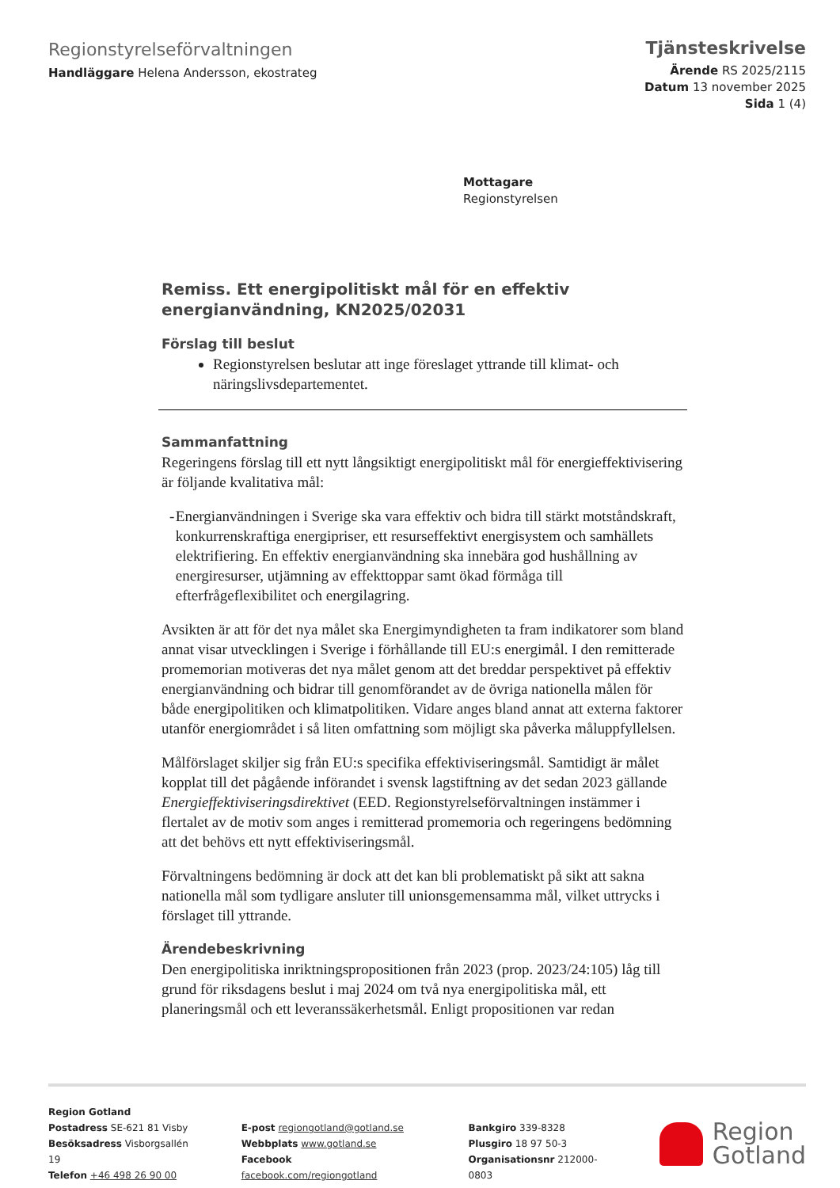Regionstyrelseförvaltningen
Handläggare Helena Andersson, ekostrateg
Tjänsteskrivelse
Ärende RS 2025/2115
Datum 13 november 2025
Sida 1 (4)
Mottagare
Regionstyrelsen
Remiss. Ett energipolitiskt mål för en effektiv energianvändning, KN2025/02031
Förslag till beslut
Regionstyrelsen beslutar att inge föreslaget yttrande till klimat- och näringslivsdepartementet.
Sammanfattning
Regeringens förslag till ett nytt långsiktigt energipolitiskt mål för energieffektivisering är följande kvalitativa mål:
- Energianvändningen i Sverige ska vara effektiv och bidra till stärkt motståndskraft, konkurrenskraftiga energipriser, ett resurseffektivt energisystem och samhällets elektrifiering. En effektiv energianvändning ska innebära god hushållning av energiresurser, utjämning av effekttoppar samt ökad förmåga till efterfrågeflexibilitet och energilagring.
Avsikten är att för det nya målet ska Energimyndigheten ta fram indikatorer som bland annat visar utvecklingen i Sverige i förhållande till EU:s energimål. I den remitterade promemorian motiveras det nya målet genom att det breddar perspektivet på effektiv energianvändning och bidrar till genomförandet av de övriga nationella målen för både energipolitiken och klimatpolitiken. Vidare anges bland annat att externa faktorer utanför energiområdet i så liten omfattning som möjligt ska påverka måluppfyllelsen.
Målförslaget skiljer sig från EU:s specifika effektiviseringsmål. Samtidigt är målet kopplat till det pågående införandet i svensk lagstiftning av det sedan 2023 gällande Energieffektiviseringsdirektivet (EED. Regionstyrelseförvaltningen instämmer i flertalet av de motiv som anges i remitterad promemoria och regeringens bedömning att det behövs ett nytt effektiviseringsmål.
Förvaltningens bedömning är dock att det kan bli problematiskt på sikt att sakna nationella mål som tydligare ansluter till unionsgemensamma mål, vilket uttrycks i förslaget till yttrande.
Ärendebeskrivning
Den energipolitiska inriktningspropositionen från 2023 (prop. 2023/24:105) låg till grund för riksdagens beslut i maj 2024 om två nya energipolitiska mål, ett planeringsmål och ett leveranssäkerhetsmål. Enligt propositionen var redan
Region Gotland
Postadress SE-621 81 Visby
Besöksadress Visborgsallén 19
Telefon +46 498 26 90 00
E-post regiongotland@gotland.se
Webbplats www.gotland.se
Facebook facebook.com/regiongotland
Bankgiro 339-8328
Plusgiro 18 97 50-3
Organisationsnr 212000-0803
Region
Gotland